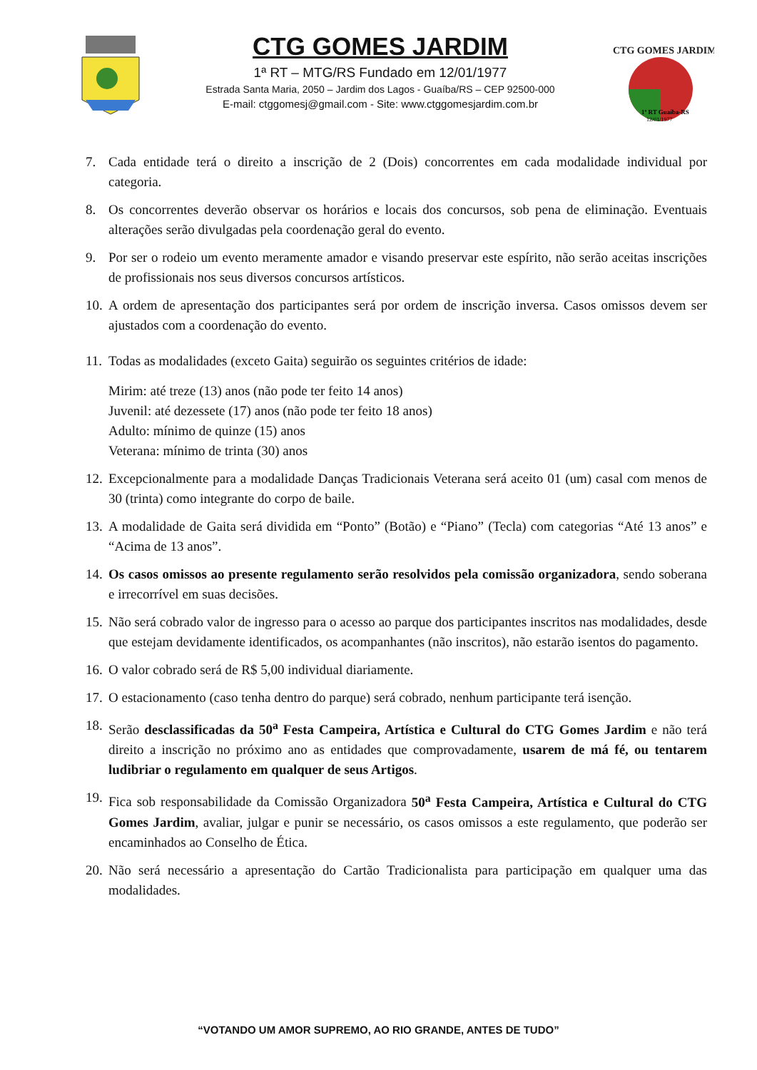CTG GOMES JARDIM
1ª RT – MTG/RS Fundado em 12/01/1977
Estrada Santa Maria, 2050 – Jardim dos Lagos - Guaíba/RS – CEP 92500-000
E-mail: ctggomesj@gmail.com - Site: www.ctggomesjardim.com.br
CTG GOMES JARDIM
1ª RT Guaíba-RS
12/01/1977
7. Cada entidade terá o direito a inscrição de 2 (Dois) concorrentes em cada modalidade individual por categoria.
8. Os concorrentes deverão observar os horários e locais dos concursos, sob pena de eliminação. Eventuais alterações serão divulgadas pela coordenação geral do evento.
9. Por ser o rodeio um evento meramente amador e visando preservar este espírito, não serão aceitas inscrições de profissionais nos seus diversos concursos artísticos.
10. A ordem de apresentação dos participantes será por ordem de inscrição inversa. Casos omissos devem ser ajustados com a coordenação do evento.
11. Todas as modalidades (exceto Gaita) seguirão os seguintes critérios de idade:
Mirim: até treze (13) anos (não pode ter feito 14 anos)
Juvenil: até dezessete (17) anos (não pode ter feito 18 anos)
Adulto: mínimo de quinze (15) anos
Veterana: mínimo de trinta (30) anos
12. Excepcionalmente para a modalidade Danças Tradicionais Veterana será aceito 01 (um) casal com menos de 30 (trinta) como integrante do corpo de baile.
13. A modalidade de Gaita será dividida em “Ponto” (Botão) e “Piano” (Tecla) com categorias “Até 13 anos” e “Acima de 13 anos”.
14. Os casos omissos ao presente regulamento serão resolvidos pela comissão organizadora, sendo soberana e irrecorrível em suas decisões.
15. Não será cobrado valor de ingresso para o acesso ao parque dos participantes inscritos nas modalidades, desde que estejam devidamente identificados, os acompanhantes (não inscritos), não estarão isentos do pagamento.
16. O valor cobrado será de R$ 5,00 individual diariamente.
17. O estacionamento (caso tenha dentro do parque) será cobrado, nenhum participante terá isenção.
18. Serão desclassificadas da 50<sup>a</sup> Festa Campeira, Artística e Cultural do CTG Gomes Jardim e não terá direito a inscrição no próximo ano as entidades que comprovadamente, usarem de má fé, ou tentarem ludibriar o regulamento em qualquer de seus Artigos.
19. Fica sob responsabilidade da Comissão Organizadora 50<sup>a</sup> Festa Campeira, Artística e Cultural do CTG Gomes Jardim, avaliar, julgar e punir se necessário, os casos omissos a este regulamento, que poderão ser encaminhados ao Conselho de Ética.
20. Não será necessário a apresentação do Cartão Tradicionalista para participação em qualquer uma das modalidades.
“VOTANDO UM AMOR SUPREMO, AO RIO GRANDE, ANTES DE TUDO”